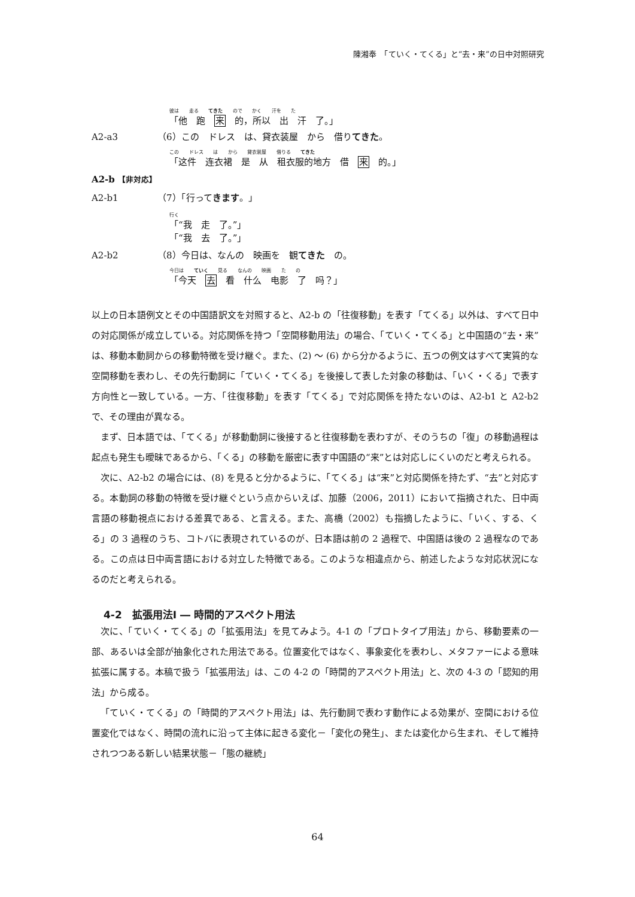陳湘奉　「ていく・てくる」と“去・来”の日中対照研究
彼は 走る てきた ので かく 汗を た
「他　跑　来　的，所以　出　汗　了。」
A2-a3 （6）この　ドレス　は、貸衣装屋　から　借り てきた 。
この ドレス は から 貸衣装屋 借りる てきた
「这件　连衣裙　是　从　租衣服的地方　借　来　的。」
A2-b 【非対応】
A2-b1 （7）「行って きます 。」
行く
「“我　走　了。”」
「“我　去　了。”」
A2-b2 （8）今日は、なんの　映画を　観 てきた　の。
今日は ていく 見る なんの 映画 た の
「今天　去　看　什么　电影　了　吗？」
以上の日本語例文とその中国語訳文を対照すると、A2-b の「往復移動」を表す「てくる」以外は、すべて日中の対応関係が成立している。対応関係を持つ「空間移動用法」の場合、「ていく・てくる」と中国語の“去・来”は、移動本動詞からの移動特徴を受け継ぐ。また、(2) ～ (6) から分かるように、五つの例文はすべて実質的な空間移動を表わし、その先行動詞に「ていく・てくる」を後接して表した対象の移動は、「いく・くる」で表す方向性と一致している。一方、「往復移動」を表す「てくる」で対応関係を持たないのは、A2-b1 と A2-b2 で、その理由が異なる。
まず、日本語では、「てくる」が移動動詞に後接すると往復移動を表わすが、そのうちの「復」の移動過程は起点も発生も曖昧であるから、「くる」の移動を厳密に表す中国語の“来”とは対応しにくいのだと考えられる。
次に、A2-b2 の場合には、(8) を見ると分かるように、「てくる」は“来”と対応関係を持たず、“去”と対応する。本動詞の移動の特徴を受け継ぐという点からいえば、加藤（2006，2011）において指摘された、日中両言語の移動視点における差異である、と言える。また、高橋（2002）も指摘したように、「いく、する、くる」の 3 過程のうち、コトバに表現されているのが、日本語は前の 2 過程で、中国語は後の 2 過程なのである。この点は日中両言語における対立した特徴である。このような相違点から、前述したような対応状況になるのだと考えられる。
4-2　拡張用法Ⅰ ― 時間的アスペクト用法
次に、「ていく・てくる」の「拡張用法」を見てみよう。4-1 の「プロトタイプ用法」から、移動要素の一部、あるいは全部が抽象化された用法である。位置変化ではなく、事象変化を表わし、メタファーによる意味拡張に属する。本稿で扱う「拡張用法」は、この 4-2 の「時間的アスペクト用法」と、次の 4-3 の「認知的用法」から成る。
「ていく・てくる」の「時間的アスペクト用法」は、先行動詞で表わす動作による効果が、空間における位置変化ではなく、時間の流れに沿って主体に起きる変化－「変化の発生」、または変化から生まれ、そして維持されつつある新しい結果状態－「態の継続」
64